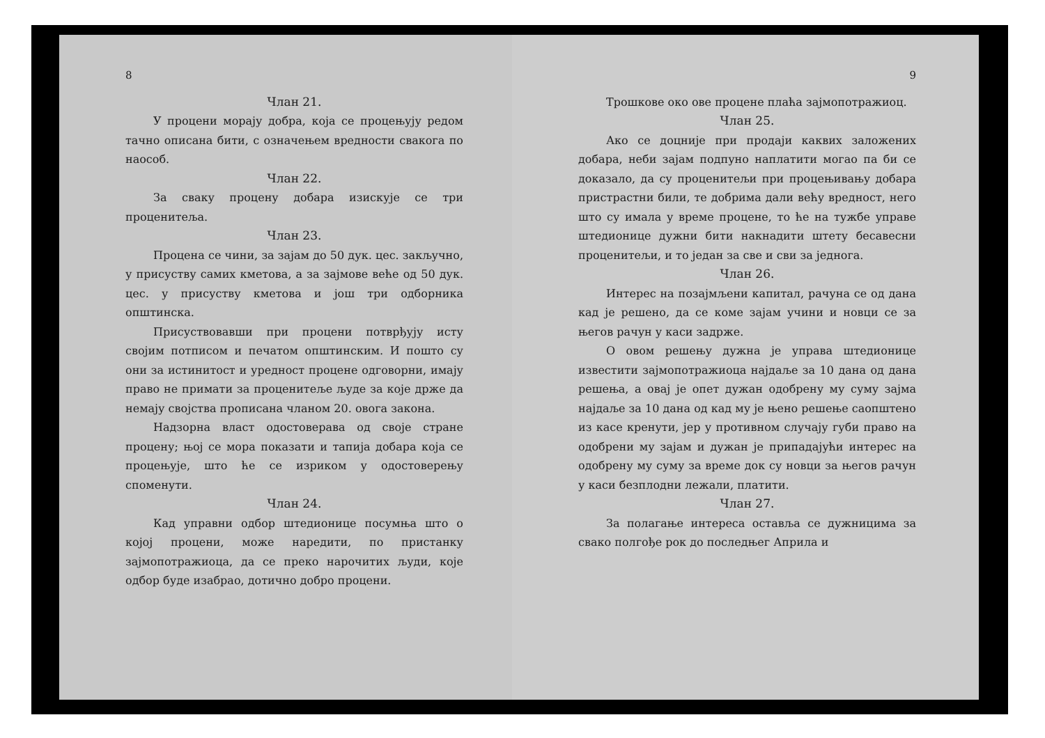8
Члан 21.
У процени морају добра, која се процењују редом тачно описана бити, с означењем вредности свакога по наособ.
Члан 22.
За сваку процену добара изискује се три проценитеља.
Члан 23.
Процена се чини, за зајам до 50 дук. цес. закључно, у присуству самих кметова, а за зајмове веће од 50 дук. цес. у присуству кметова и још три одборника општинска.
Присуствовавши при процени потврђују исту својим потписом и печатом општинским. И пошто су они за истинитост и уредност процене одговорни, имају право не примати за проценитеље људе за које држе да немају својства прописана чланом 20. овога закона.
Надзорна власт одостоверава од своје стране процену; њој се мора показати и тапија добара која се процењује, што ће се изриком у одостоверењу споменути.
Члан 24.
Кад управни одбор штедионице посумња што о којој процени, може наредити, по пристанку зајмопотражиоца, да се преко нарочитих људи, које одбор буде изабрао, дотично добро процени.
9
Трошкове око ове процене плаћа зајмопотражиоц.
Члан 25.
Ако се доцније при продаји каквих заложених добара, неби зајам подпуно наплатити могао па би се доказало, да су проценитељи при процењивању добара пристрастни били, те добрима дали већу вредност, него што су имала у време процене, то ће на тужбе управе штедионице дужни бити накнадити штету бесавесни проценитељи, и то један за све и сви за једнога.
Члан 26.
Интерес на позајмљени капитал, рачуна се од дана кад је решено, да се коме зајам учини и новци се за његов рачун у каси задрже.
О овом решењу дужна је управа штедионице известити зајмопотражиоца најдаље за 10 дана од дана решења, а овај је опет дужан одобрену му суму зајма најдаље за 10 дана од кад му је њено решење саопштено из касе кренути, јер у противном случају губи право на одобрени му зајам и дужан је припадајући интерес на одобрену му суму за време док су новци за његов рачун у каси безплодни лежали, платити.
Члан 27.
За полагање интереса оставља се дужницима за свако полгође рок до последњег Априла и